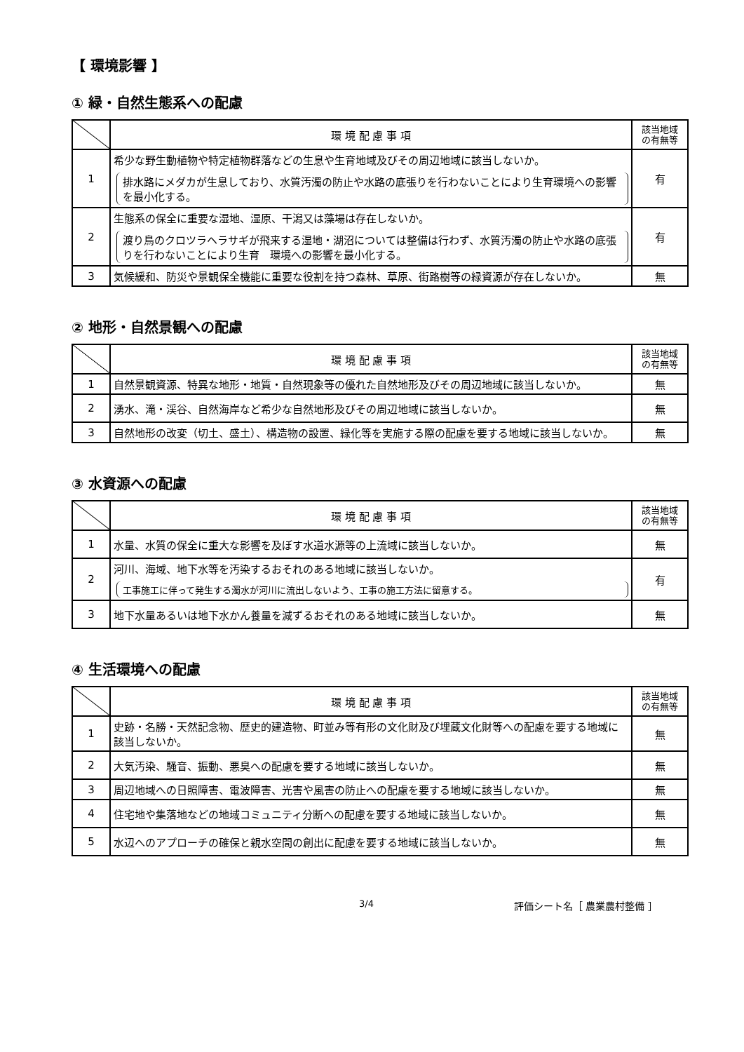【 環境影響 】
① 緑・自然生態系への配慮
| | 環 境 配 慮 事 項 | 該当地域 の有無等 |
| --- | --- | --- |
| 1 | 希少な野生動植物や特定植物群落などの生息や生育地域及びその周辺地域に該当しないか。 排水路にメダカが生息しており、水質汚濁の防止や水路の底張りを行わないことにより生育環境への影響を最小化する。 | 有 |
| 2 | 生態系の保全に重要な湿地、湿原、干潟又は藻場は存在しないか。 渡り鳥のクロツラヘラサギが飛来する湿地・湖沼については整備は行わず、水質汚濁の防止や水路の底張りを行わないことにより生育 環境への影響を最小化する。 | 有 |
| 3 | 気候緩和、防災や景観保全機能に重要な役割を持つ森林、草原、街路樹等の緑資源が存在しないか。 | 無 |
② 地形・自然景観への配慮
| | 環 境 配 慮 事 項 | 該当地域 の有無等 |
| --- | --- | --- |
| 1 | 自然景観資源、特異な地形・地質・自然現象等の優れた自然地形及びその周辺地域に該当しないか。 | 無 |
| 2 | 湧水、滝・渓谷、自然海岸など希少な自然地形及びその周辺地域に該当しないか。 | 無 |
| 3 | 自然地形の改変（切土、盛土）、構造物の設置、緑化等を実施する際の配慮を要する地域に該当しないか。 | 無 |
③ 水資源への配慮
| | 環 境 配 慮 事 項 | 該当地域 の有無等 |
| --- | --- | --- |
| 1 | 水量、水質の保全に重大な影響を及ぼす水道水源等の上流域に該当しないか。 | 無 |
| 2 | 河川、海域、地下水等を汚染するおそれのある地域に該当しないか。 工事施工に伴って発生する濁水が河川に流出しないよう、工事の施工方法に留意する。 | 有 |
| 3 | 地下水量あるいは地下水かん養量を減ずるおそれのある地域に該当しないか。 | 無 |
④ 生活環境への配慮
| | 環 境 配 慮 事 項 | 該当地域 の有無等 |
| --- | --- | --- |
| 1 | 史跡・名勝・天然記念物、歴史的建造物、町並み等有形の文化財及び埋蔵文化財等への配慮を要する地域に該当しないか。 | 無 |
| 2 | 大気汚染、騒音、振動、悪臭への配慮を要する地域に該当しないか。 | 無 |
| 3 | 周辺地域への日照障害、電波障害、光害や風害の防止への配慮を要する地域に該当しないか。 | 無 |
| 4 | 住宅地や集落地などの地域コミュニティ分断への配慮を要する地域に該当しないか。 | 無 |
| 5 | 水辺へのアプローチの確保と親水空間の創出に配慮を要する地域に該当しないか。 | 無 |
3/4 評価シート名［ 農業農村整備 ］